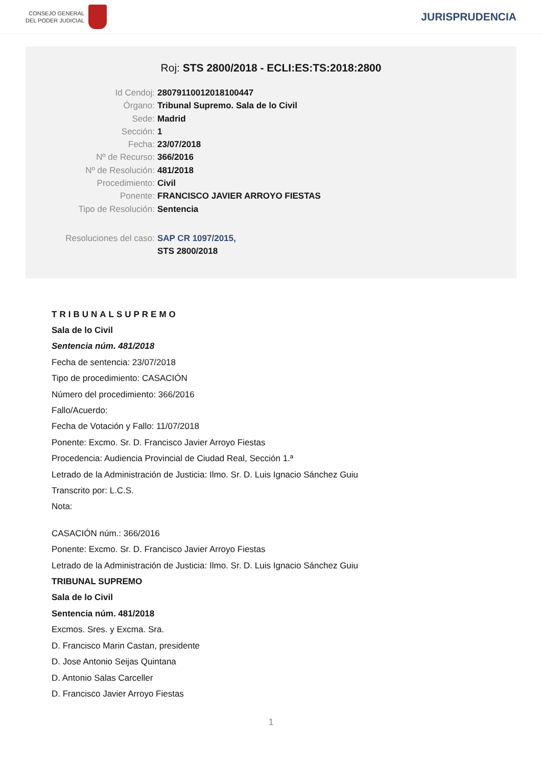CONSEJO GENERAL
DEL PODER JUDICIAL
JURISPRUDENCIA
Roj: STS 2800/2018 - ECLI:ES:TS:2018:2800
Id Cendoj: 28079110012018100447
Órgano: Tribunal Supremo. Sala de lo Civil
Sede: Madrid
Sección: 1
Fecha: 23/07/2018
Nº de Recurso: 366/2016
Nº de Resolución: 481/2018
Procedimiento: Civil
Ponente: FRANCISCO JAVIER ARROYO FIESTAS
Tipo de Resolución: Sentencia
Resoluciones del caso: SAP CR 1097/2015,
STS 2800/2018
TRIBUNALSUPREMO
Sala de lo Civil
Sentencia núm. 481/2018
Fecha de sentencia: 23/07/2018
Tipo de procedimiento: CASACIÓN
Número del procedimiento: 366/2016
Fallo/Acuerdo:
Fecha de Votación y Fallo: 11/07/2018
Ponente: Excmo. Sr. D. Francisco Javier Arroyo Fiestas
Procedencia: Audiencia Provincial de Ciudad Real, Sección 1.ª
Letrado de la Administración de Justicia: Ilmo. Sr. D. Luis Ignacio Sánchez Guiu
Transcrito por: L.C.S.
Nota:
CASACIÓN núm.: 366/2016
Ponente: Excmo. Sr. D. Francisco Javier Arroyo Fiestas
Letrado de la Administración de Justicia: Ilmo. Sr. D. Luis Ignacio Sánchez Guiu
TRIBUNAL SUPREMO
Sala de lo Civil
Sentencia núm. 481/2018
Excmos. Sres. y Excma. Sra.
D. Francisco Marin Castan, presidente
D. Jose Antonio Seijas Quintana
D. Antonio Salas Carceller
D. Francisco Javier Arroyo Fiestas
1